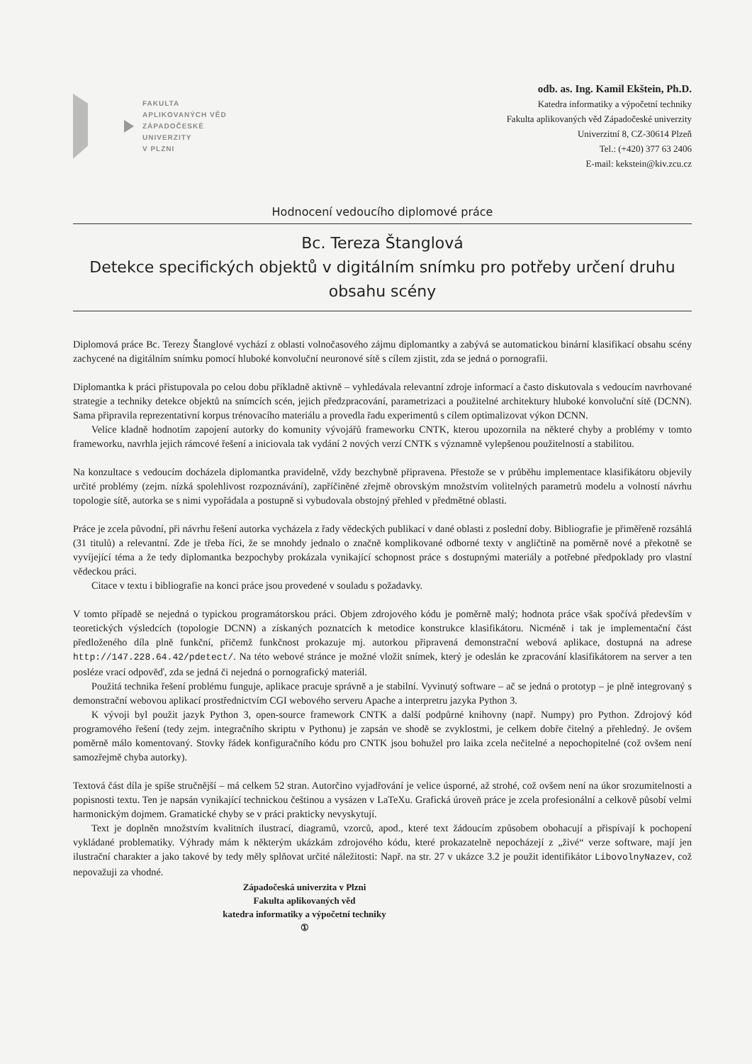FAKULTA
APLIKOVANÝCH VĚD
ZÁPADOČESKÉ
UNIVERZITY
V PLZNI
odb. as. Ing. Kamil Ekštein, Ph.D.
Katedra informatiky a výpočetní techniky
Fakulta aplikovaných věd Západočeské univerzity
Univerzitní 8, CZ-30614 Plzeň
Tel.: (+420) 377 63 2406
E-mail: kekstein@kiv.zcu.cz
Hodnocení vedoucího diplomové práce
Bc. Tereza Štanglová
Detekce specifických objektů v digitálním snímku pro potřeby určení druhu obsahu scény
Diplomová práce Bc. Terezy Štanglové vychází z oblasti volnočasového zájmu diplomantky a zabývá se automatickou binární klasifikací obsahu scény zachycené na digitálním snímku pomocí hluboké konvoluční neuronové sítě s cílem zjistit, zda se jedná o pornografii.
Diplomantka k práci přistupovala po celou dobu příkladně aktivně – vyhledávala relevantní zdroje informací a často diskutovala s vedoucím navrhované strategie a techniky detekce objektů na snímcích scén, jejich předzpracování, parametrizaci a použitelné architektury hluboké konvoluční sítě (DCNN). Sama připravila reprezentativní korpus trénovacího materiálu a provedla řadu experimentů s cílem optimalizovat výkon DCNN.
Velice kladně hodnotím zapojení autorky do komunity vývojářů frameworku CNTK, kterou upozornila na některé chyby a problémy v tomto frameworku, navrhla jejich rámcové řešení a iniciovala tak vydání 2 nových verzí CNTK s významně vylepšenou použitelností a stabilitou.
Na konzultace s vedoucím docházela diplomantka pravidelně, vždy bezchybně připravena. Přestože se v průběhu implementace klasifikátoru objevily určité problémy (zejm. nízká spolehlivost rozpoznávání), zapříčiněné zřejmě obrovským množstvím volitelných parametrů modelu a volností návrhu topologie sítě, autorka se s nimi vypořádala a postupně si vybudovala obstojný přehled v předmětné oblasti.
Práce je zcela původní, při návrhu řešení autorka vycházela z řady vědeckých publikací v dané oblasti z poslední doby. Bibliografie je přiměřeně rozsáhlá (31 titulů) a relevantní. Zde je třeba říci, že se mnohdy jednalo o značně komplikované odborné texty v angličtině na poměrně nové a překotně se vyvíjející téma a že tedy diplomantka bezpochyby prokázala vynikající schopnost práce s dostupnými materiály a potřebné předpoklady pro vlastní vědeckou práci.
Citace v textu i bibliografie na konci práce jsou provedené v souladu s požadavky.
V tomto případě se nejedná o typickou programátorskou práci. Objem zdrojového kódu je poměrně malý; hodnota práce však spočívá především v teoretických výsledcích (topologie DCNN) a získaných poznatcích k metodice konstrukce klasifikátoru. Nicméně i tak je implementační část předloženého díla plně funkční, přičemž funkčnost prokazuje mj. autorkou připravená demonstrační webová aplikace, dostupná na adrese http://147.228.64.42/pdetect/. Na této webové stránce je možné vložit snímek, který je odeslán ke zpracování klasifikátorem na server a ten posléze vrací odpověď, zda se jedná či nejedná o pornografický materiál.
Použitá technika řešení problému funguje, aplikace pracuje správně a je stabilní. Vyvinutý software – ač se jedná o prototyp – je plně integrovaný s demonstrační webovou aplikací prostřednictvím CGI webového serveru Apache a interpretru jazyka Python 3.
K vývoji byl použit jazyk Python 3, open-source framework CNTK a další podpůrné knihovny (např. Numpy) pro Python. Zdrojový kód programového řešení (tedy zejm. integračního skriptu v Pythonu) je zapsán ve shodě se zvyklostmi, je celkem dobře čitelný a přehledný. Je ovšem poměrně málo komentovaný. Stovky řádek konfiguračního kódu pro CNTK jsou bohužel pro laika zcela nečitelné a nepochopitelné (což ovšem není samozřejmě chyba autorky).
Textová část díla je spíše stručnější – má celkem 52 stran. Autorčino vyjadřování je velice úsporné, až strohé, což ovšem není na úkor srozumitelnosti a popisnosti textu. Ten je napsán vynikající technickou češtinou a vysázen v LaTeXu. Grafická úroveň práce je zcela profesionální a celkově působí velmi harmonickým dojmem. Gramatické chyby se v práci prakticky nevyskytují.
Text je doplněn množstvím kvalitních ilustrací, diagramů, vzorců, apod., které text žádoucím způsobem obohacují a přispívají k pochopení vykládané problematiky. Výhrady mám k některým ukázkám zdrojového kódu, které prokazatelně nepocházejí z „živé“ verze software, mají jen ilustrační charakter a jako takové by tedy měly splňovat určité náležitosti: Např. na str. 27 v ukázce 3.2 je použit identifikátor LibovolnyNazev, což nepovažuji za vhodné.
Západočeská univerzita v Plzni
Fakulta aplikovaných věd
katedra informatiky a výpočetní techniky
①